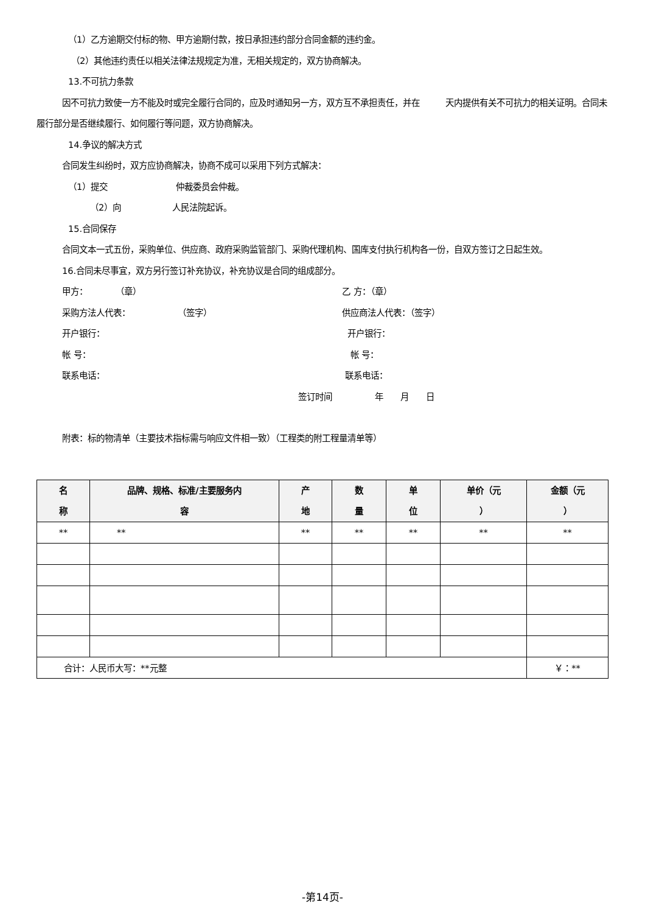（1）乙方逾期交付标的物、甲方逾期付款，按日承担违约部分合同金额的违约金。
（2）其他违约责任以相关法律法规规定为准，无相关规定的，双方协商解决。
13.不可抗力条款
因不可抗力致使一方不能及时或完全履行合同的，应及时通知另一方，双方互不承担责任，并在　　　天内提供有关不可抗力的相关证明。合同未履行部分是否继续履行、如何履行等问题，双方协商解决。
14.争议的解决方式
合同发生纠纷时，双方应协商解决，协商不成可以采用下列方式解决：
（1）提交　　　　　　　　仲裁委员会仲裁。
（2）向　　　　　　人民法院起诉。
15.合同保存
合同文本一式五份，采购单位、供应商、政府采购监管部门、采购代理机构、国库支付执行机构各一份，自双方签订之日起生效。
16.合同未尽事宜，双方另行签订补充协议，补充协议是合同的组成部分。
甲方： （章） 乙 方：（章）
采购方法人代表： （签字） 供应商法人代表：（签字）
开户银行： 开户银行：
帐 号： 帐 号：
联系电话： 联系电话：
签订时间　　　　　年　　月　　日
附表：标的物清单（主要技术指标需与响应文件相一致）（工程类的附工程量清单等）
| 名 称 | 品牌、规格、标准/主要服务内 容 | 产 地 | 数 量 | 单 位 | 单价（元 ） | 金额（元 ） |
| --- | --- | --- | --- | --- | --- | --- |
| ** | ** | ** | ** | ** | ** | ** |
| 合计：人民币大写：**元整 | | | | | | ￥：** |
-第14页-